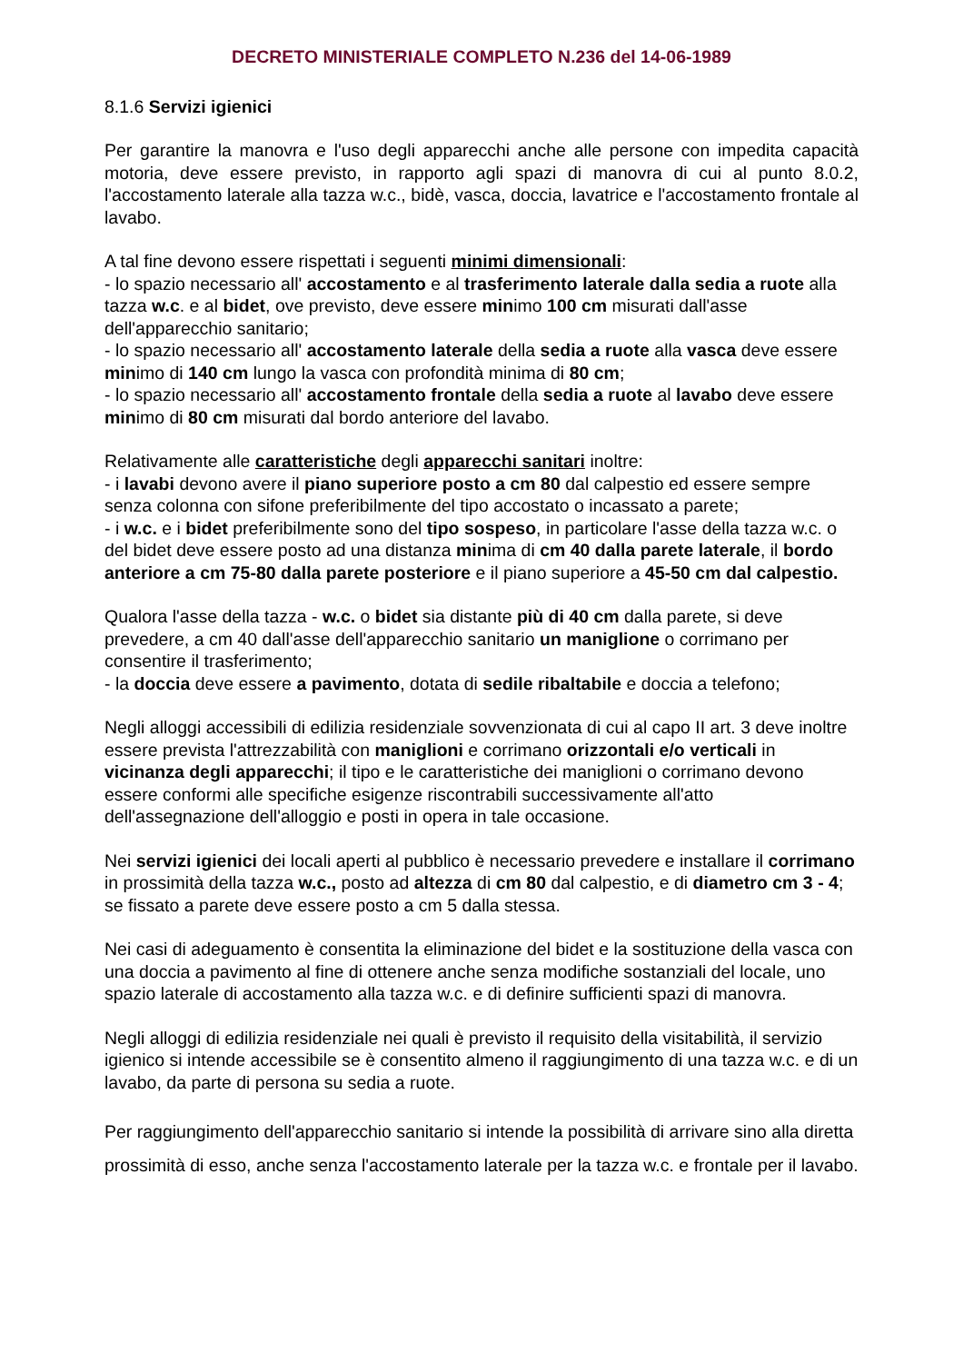DECRETO MINISTERIALE COMPLETO N.236 del 14-06-1989
8.1.6 Servizi igienici
Per garantire la manovra e l'uso degli apparecchi anche alle persone con impedita capacità motoria, deve essere previsto, in rapporto agli spazi di manovra di cui al punto 8.0.2, l'accostamento laterale alla tazza w.c., bidè, vasca, doccia, lavatrice e l'accostamento frontale al lavabo.
A tal fine devono essere rispettati i seguenti minimi dimensionali:
- lo spazio necessario all' accostamento e al trasferimento laterale dalla sedia a ruote alla tazza w.c. e al bidet, ove previsto, deve essere minimo 100 cm misurati dall'asse dell'apparecchio sanitario;
- lo spazio necessario all' accostamento laterale della sedia a ruote alla vasca deve essere minimo di 140 cm lungo la vasca con profondità minima di 80 cm;
- lo spazio necessario all' accostamento frontale della sedia a ruote al lavabo deve essere minimo di 80 cm misurati dal bordo anteriore del lavabo.
Relativamente alle caratteristiche degli apparecchi sanitari inoltre:
- i lavabi devono avere il piano superiore posto a cm 80 dal calpestio ed essere sempre senza colonna con sifone preferibilmente del tipo accostato o incassato a parete;
- i w.c. e i bidet preferibilmente sono del tipo sospeso, in particolare l'asse della tazza w.c. o del bidet deve essere posto ad una distanza minima di cm 40 dalla parete laterale, il bordo anteriore a cm 75-80 dalla parete posteriore e il piano superiore a 45-50 cm dal calpestio.
Qualora l'asse della tazza - w.c. o bidet sia distante più di 40 cm dalla parete, si deve prevedere, a cm 40 dall'asse dell'apparecchio sanitario un maniglione o corrimano per consentire il trasferimento;
- la doccia deve essere a pavimento, dotata di sedile ribaltabile e doccia a telefono;
Negli alloggi accessibili di edilizia residenziale sovvenzionata di cui al capo II art. 3 deve inoltre essere prevista l'attrezzabilità con maniglioni e corrimano orizzontali e/o verticali in vicinanza degli apparecchi; il tipo e le caratteristiche dei maniglioni o corrimano devono essere conformi alle specifiche esigenze riscontrabili successivamente all'atto dell'assegnazione dell'alloggio e posti in opera in tale occasione.
Nei servizi igienici dei locali aperti al pubblico è necessario prevedere e installare il corrimano in prossimità della tazza w.c., posto ad altezza di cm 80 dal calpestio, e di diametro cm 3 - 4; se fissato a parete deve essere posto a cm 5 dalla stessa.
Nei casi di adeguamento è consentita la eliminazione del bidet e la sostituzione della vasca con una doccia a pavimento al fine di ottenere anche senza modifiche sostanziali del locale, uno spazio laterale di accostamento alla tazza w.c. e di definire sufficienti spazi di manovra.
Negli alloggi di edilizia residenziale nei quali è previsto il requisito della visitabilità, il servizio igienico si intende accessibile se è consentito almeno il raggiungimento di una tazza w.c. e di un lavabo, da parte di persona su sedia a ruote.
Per raggiungimento dell'apparecchio sanitario si intende la possibilità di arrivare sino alla diretta prossimità di esso, anche senza l'accostamento laterale per la tazza w.c. e frontale per il lavabo.